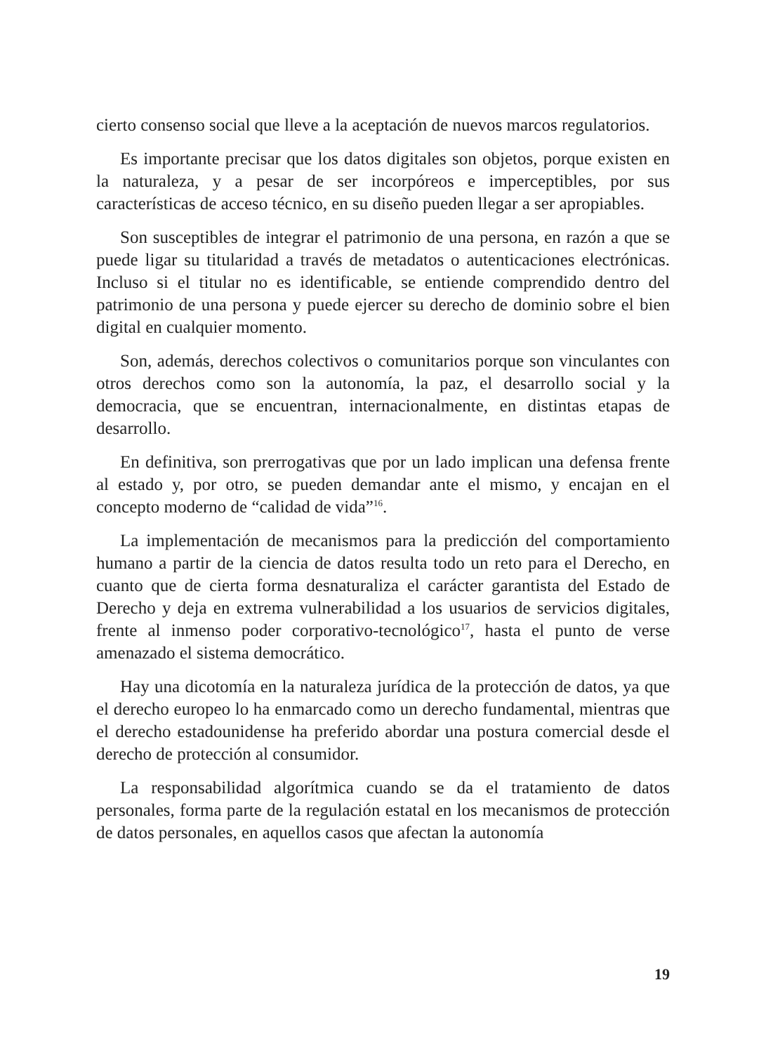cierto consenso social que lleve a la aceptación de nuevos marcos regulatorios.
Es importante precisar que los datos digitales son objetos, porque existen en la naturaleza, y a pesar de ser incorpóreos e imperceptibles, por sus características de acceso técnico, en su diseño pueden llegar a ser apropiables.
Son susceptibles de integrar el patrimonio de una persona, en razón a que se puede ligar su titularidad a través de metadatos o autenticaciones electrónicas. Incluso si el titular no es identificable, se entiende comprendido dentro del patrimonio de una persona y puede ejercer su derecho de dominio sobre el bien digital en cualquier momento.
Son, además, derechos colectivos o comunitarios porque son vinculantes con otros derechos como son la autonomía, la paz, el desarrollo social y la democracia, que se encuentran, internacionalmente, en distintas etapas de desarrollo.
En definitiva, son prerrogativas que por un lado implican una defensa frente al estado y, por otro, se pueden demandar ante el mismo, y encajan en el concepto moderno de “calidad de vida”<sup>16</sup>.
La implementación de mecanismos para la predicción del comportamiento humano a partir de la ciencia de datos resulta todo un reto para el Derecho, en cuanto que de cierta forma desnaturaliza el carácter garantista del Estado de Derecho y deja en extrema vulnerabilidad a los usuarios de servicios digitales, frente al inmenso poder corporativo-tecnológico<sup>17</sup>, hasta el punto de verse amenazado el sistema democrático.
Hay una dicotomía en la naturaleza jurídica de la protección de datos, ya que el derecho europeo lo ha enmarcado como un derecho fundamental, mientras que el derecho estadounidense ha preferido abordar una postura comercial desde el derecho de protección al consumidor.
La responsabilidad algorítmica cuando se da el tratamiento de datos personales, forma parte de la regulación estatal en los mecanismos de protección de datos personales, en aquellos casos que afectan la autonomía
19